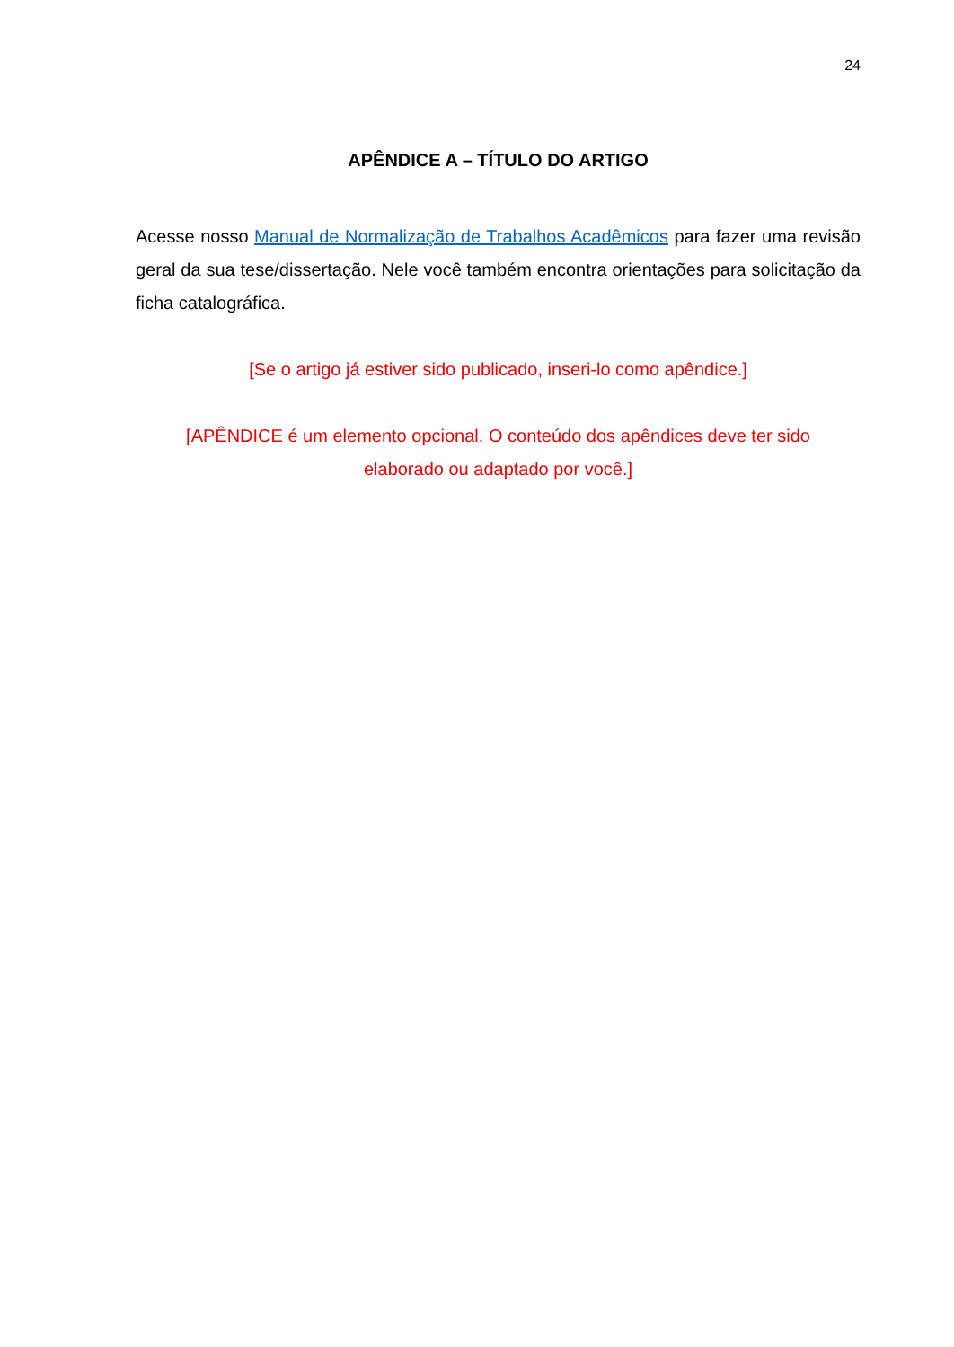24
APÊNDICE A – TÍTULO DO ARTIGO
Acesse nosso Manual de Normalização de Trabalhos Acadêmicos para fazer uma revisão geral da sua tese/dissertação. Nele você também encontra orientações para solicitação da ficha catalográfica.
[Se o artigo já estiver sido publicado, inseri-lo como apêndice.]
[APÊNDICE é um elemento opcional. O conteúdo dos apêndices deve ter sido
elaborado ou adaptado por você.]